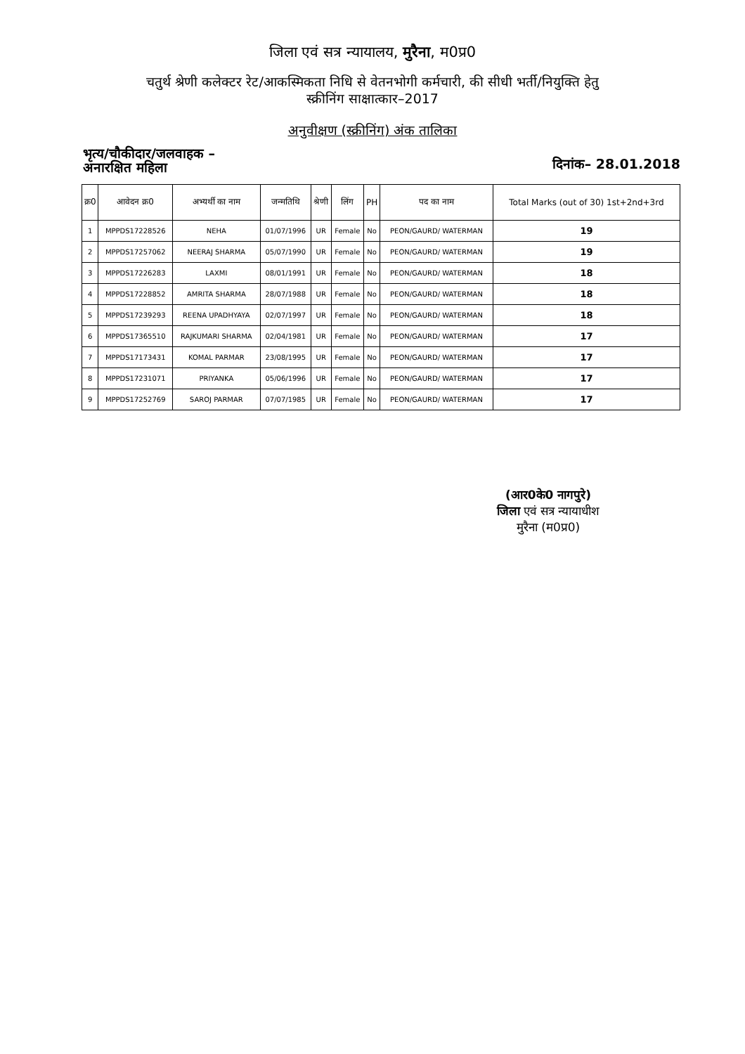जिला एवं सत्र न्यायालय, मुरैना, म0प्र0
चतुर्थ श्रेणी कलेक्टर रेट/आकस्मिकता निधि से वेतनभोगी कर्मचारी, की सीधी भर्ती/नियुक्ति हेतु
स्क्रीनिंग साक्षात्कार–2017
अनुवीक्षण (स्क्रीनिंग) अंक तालिका
भृत्य/चौकीदार/जलवाहक –
अनारक्षित महिला
दिनांक– 28.01.2018
| क्र0 | आवेदन क्र0 | अभ्यर्थी का नाम | जन्मतिथि | श्रेणी | लिंग | PH | पद का नाम | Total Marks (out of 30) 1st+2nd+3rd |
| --- | --- | --- | --- | --- | --- | --- | --- | --- |
| 1 | MPPDS17228526 | NEHA | 01/07/1996 | UR | Female | No | PEON/GAURD/ WATERMAN | 19 |
| 2 | MPPDS17257062 | NEERAJ SHARMA | 05/07/1990 | UR | Female | No | PEON/GAURD/ WATERMAN | 19 |
| 3 | MPPDS17226283 | LAXMI | 08/01/1991 | UR | Female | No | PEON/GAURD/ WATERMAN | 18 |
| 4 | MPPDS17228852 | AMRITA SHARMA | 28/07/1988 | UR | Female | No | PEON/GAURD/ WATERMAN | 18 |
| 5 | MPPDS17239293 | REENA UPADHYAYA | 02/07/1997 | UR | Female | No | PEON/GAURD/ WATERMAN | 18 |
| 6 | MPPDS17365510 | RAJKUMARI SHARMA | 02/04/1981 | UR | Female | No | PEON/GAURD/ WATERMAN | 17 |
| 7 | MPPDS17173431 | KOMAL PARMAR | 23/08/1995 | UR | Female | No | PEON/GAURD/ WATERMAN | 17 |
| 8 | MPPDS17231071 | PRIYANKA | 05/06/1996 | UR | Female | No | PEON/GAURD/ WATERMAN | 17 |
| 9 | MPPDS17252769 | SAROJ PARMAR | 07/07/1985 | UR | Female | No | PEON/GAURD/ WATERMAN | 17 |
(आर0के0 नागपुरे)
जिला एवं सत्र न्यायाधीश
मुरैना (म0प्र0)